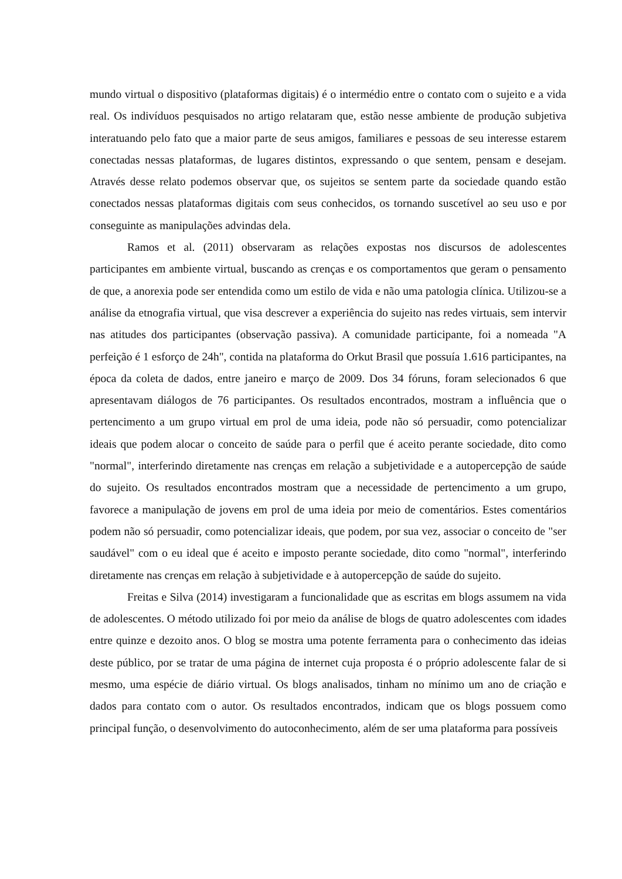mundo virtual o dispositivo (plataformas digitais) é o intermédio entre o contato com o sujeito e a vida real. Os indivíduos pesquisados no artigo relataram que, estão nesse ambiente de produção subjetiva interatuando pelo fato que a maior parte de seus amigos, familiares e pessoas de seu interesse estarem conectadas nessas plataformas, de lugares distintos, expressando o que sentem, pensam e desejam. Através desse relato podemos observar que, os sujeitos se sentem parte da sociedade quando estão conectados nessas plataformas digitais com seus conhecidos, os tornando suscetível ao seu uso e por conseguinte as manipulações advindas dela.
Ramos et al. (2011) observaram as relações expostas nos discursos de adolescentes participantes em ambiente virtual, buscando as crenças e os comportamentos que geram o pensamento de que, a anorexia pode ser entendida como um estilo de vida e não uma patologia clínica. Utilizou-se a análise da etnografia virtual, que visa descrever a experiência do sujeito nas redes virtuais, sem intervir nas atitudes dos participantes (observação passiva). A comunidade participante, foi a nomeada "A perfeição é 1 esforço de 24h", contida na plataforma do Orkut Brasil que possuía 1.616 participantes, na época da coleta de dados, entre janeiro e março de 2009. Dos 34 fóruns, foram selecionados 6 que apresentavam diálogos de 76 participantes. Os resultados encontrados, mostram a influência que o pertencimento a um grupo virtual em prol de uma ideia, pode não só persuadir, como potencializar ideais que podem alocar o conceito de saúde para o perfil que é aceito perante sociedade, dito como "normal", interferindo diretamente nas crenças em relação a subjetividade e a autopercepção de saúde do sujeito. Os resultados encontrados mostram que a necessidade de pertencimento a um grupo, favorece a manipulação de jovens em prol de uma ideia por meio de comentários. Estes comentários podem não só persuadir, como potencializar ideais, que podem, por sua vez, associar o conceito de "ser saudável" com o eu ideal que é aceito e imposto perante sociedade, dito como "normal", interferindo diretamente nas crenças em relação à subjetividade e à autopercepção de saúde do sujeito.
Freitas e Silva (2014) investigaram a funcionalidade que as escritas em blogs assumem na vida de adolescentes. O método utilizado foi por meio da análise de blogs de quatro adolescentes com idades entre quinze e dezoito anos. O blog se mostra uma potente ferramenta para o conhecimento das ideias deste público, por se tratar de uma página de internet cuja proposta é o próprio adolescente falar de si mesmo, uma espécie de diário virtual. Os blogs analisados, tinham no mínimo um ano de criação e dados para contato com o autor. Os resultados encontrados, indicam que os blogs possuem como principal função, o desenvolvimento do autoconhecimento, além de ser uma plataforma para possíveis